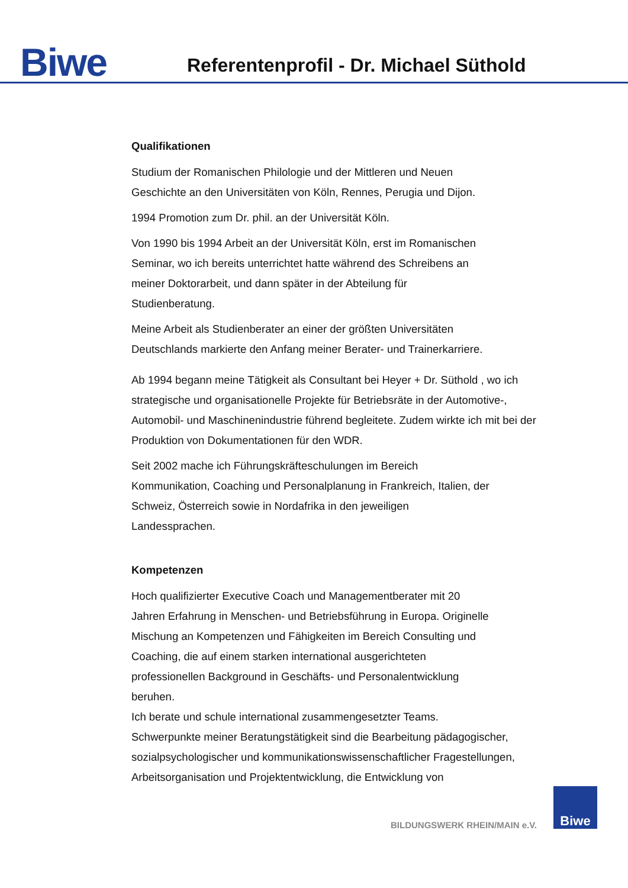Biwe
Referentenprofil - Dr. Michael Süthold
Qualifikationen
Studium der Romanischen Philologie und der Mittleren und Neuen
Geschichte an den Universitäten von Köln, Rennes, Perugia und Dijon.
1994 Promotion zum Dr. phil. an der Universität Köln.
Von 1990 bis 1994 Arbeit an der Universität Köln, erst im Romanischen
Seminar, wo ich bereits unterrichtet hatte während des Schreibens an
meiner Doktorarbeit, und dann später in der Abteilung für
Studienberatung.
Meine Arbeit als Studienberater an einer der größten Universitäten
Deutschlands markierte den Anfang meiner Berater- und Trainerkarriere.
Ab 1994 begann meine Tätigkeit als Consultant bei Heyer + Dr. Süthold , wo ich strategische und organisationelle Projekte für Betriebsräte in der Automotive-, Automobil- und Maschinenindustrie führend begleitete. Zudem wirkte ich mit bei der Produktion von Dokumentationen für den WDR.
Seit 2002 mache ich Führungskräfteschulungen im Bereich
Kommunikation, Coaching und Personalplanung in Frankreich, Italien, der
Schweiz, Österreich sowie in Nordafrika in den jeweiligen
Landessprachen.
Kompetenzen
Hoch qualifizierter Executive Coach und Managementberater mit 20
Jahren Erfahrung in Menschen- und Betriebsführung in Europa. Originelle
Mischung an Kompetenzen und Fähigkeiten im Bereich Consulting und
Coaching, die auf einem starken international ausgerichteten
professionellen Background in Geschäfts- und Personalentwicklung
beruhen.
Ich berate und schule international zusammengesetzter Teams.
Schwerpunkte meiner Beratungstätigkeit sind die Bearbeitung pädagogischer, sozialpsychologischer und kommunikationswissenschaftlicher Fragestellungen, Arbeitsorganisation und Projektentwicklung, die Entwicklung von
BILDUNGSWERK RHEIN/MAIN e.V.
Biwe